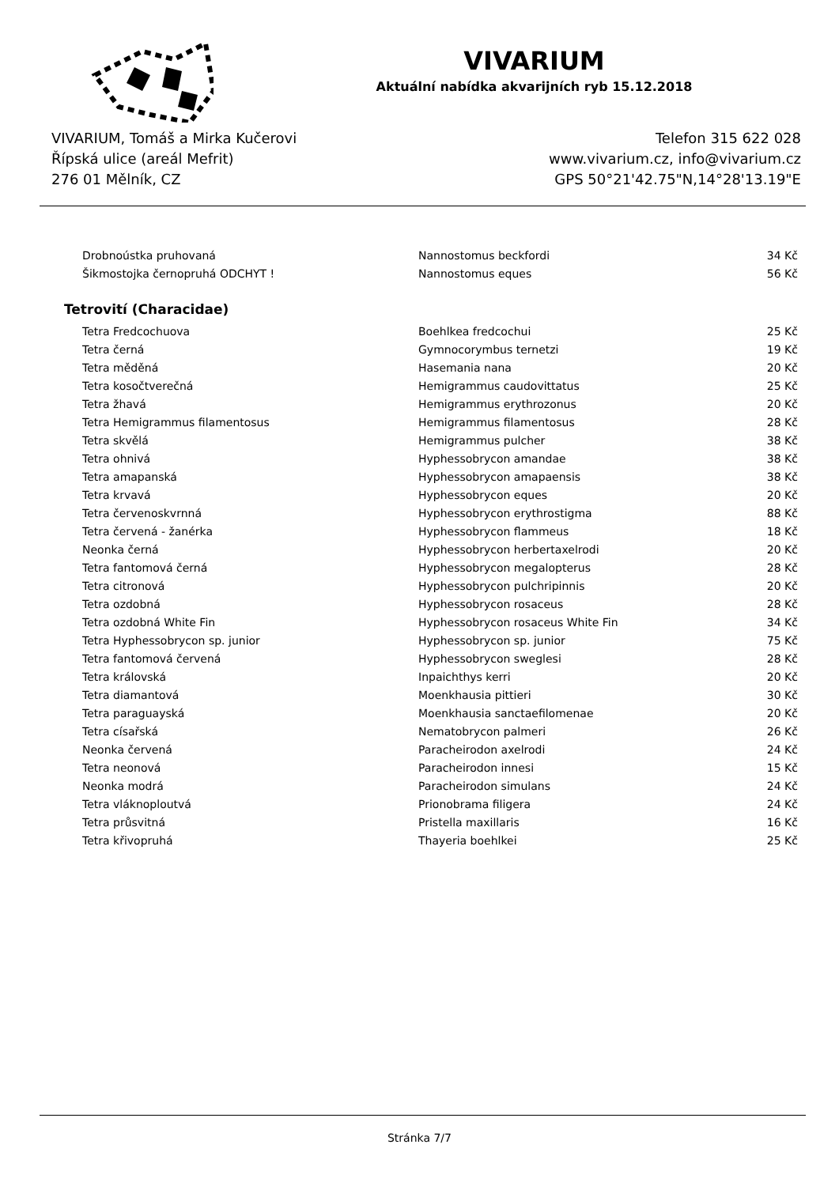VIVARIUM
Aktuální nabídka akvarijních ryb 15.12.2018
VIVARIUM, Tomáš a Mirka Kučerovi
Řípská ulice (areál Mefrit)
276 01 Mělník, CZ
Telefon 315 622 028
www.vivarium.cz, info@vivarium.cz
GPS 50°21'42.75"N,14°28'13.19"E
| Drobnoústka pruhovaná | Nannostomus beckfordi | 34 Kč |
| Šikmostojka černopruhá ODCHYT ! | Nannostomus eques | 56 Kč |
Tetrovití (Characidae)
| Tetra Fredcochuova | Boehlkea fredcochui | 25 Kč |
| Tetra černá | Gymnocorymbus ternetzi | 19 Kč |
| Tetra měděná | Hasemania nana | 20 Kč |
| Tetra kosočtverečná | Hemigrammus caudovittatus | 25 Kč |
| Tetra žhavá | Hemigrammus erythrozonus | 20 Kč |
| Tetra Hemigrammus filamentosus | Hemigrammus filamentosus | 28 Kč |
| Tetra skvělá | Hemigrammus pulcher | 38 Kč |
| Tetra ohnivá | Hyphessobrycon amandae | 38 Kč |
| Tetra amapanská | Hyphessobrycon amapaensis | 38 Kč |
| Tetra krvavá | Hyphessobrycon eques | 20 Kč |
| Tetra červenoskvrnná | Hyphessobrycon erythrostigma | 88 Kč |
| Tetra červená - žanérka | Hyphessobrycon flammeus | 18 Kč |
| Neonka černá | Hyphessobrycon herbertaxelrodi | 20 Kč |
| Tetra fantomová černá | Hyphessobrycon megalopterus | 28 Kč |
| Tetra citronová | Hyphessobrycon pulchripinnis | 20 Kč |
| Tetra ozdobná | Hyphessobrycon rosaceus | 28 Kč |
| Tetra ozdobná White Fin | Hyphessobrycon rosaceus White Fin | 34 Kč |
| Tetra Hyphessobrycon sp. junior | Hyphessobrycon sp. junior | 75 Kč |
| Tetra fantomová červená | Hyphessobrycon sweglesi | 28 Kč |
| Tetra královská | Inpaichthys kerri | 20 Kč |
| Tetra diamantová | Moenkhausia pittieri | 30 Kč |
| Tetra paraguayská | Moenkhausia sanctaefilomenae | 20 Kč |
| Tetra císařská | Nematobrycon palmeri | 26 Kč |
| Neonka červená | Paracheirodon axelrodi | 24 Kč |
| Tetra neonová | Paracheirodon innesi | 15 Kč |
| Neonka modrá | Paracheirodon simulans | 24 Kč |
| Tetra vláknoploutvá | Prionobrama filigera | 24 Kč |
| Tetra průsvitná | Pristella maxillaris | 16 Kč |
| Tetra křivopruhá | Thayeria boehlkei | 25 Kč |
Stránka 7/7